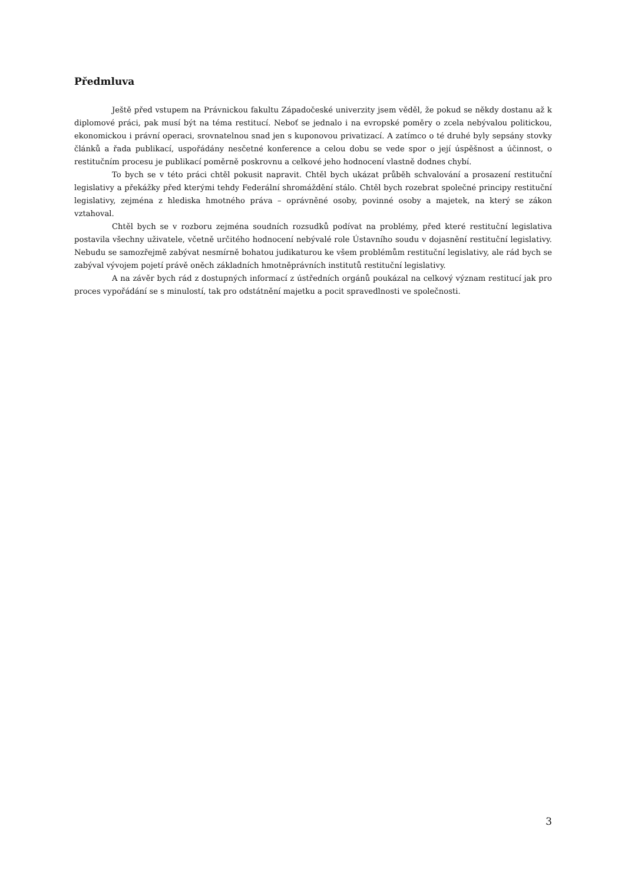Předmluva
Ještě před vstupem na Právnickou fakultu Západočeské univerzity jsem věděl, že pokud se někdy dostanu až k diplomové práci, pak musí být na téma restitucí. Neboť se jednalo i na evropské poměry o zcela nebývalou politickou, ekonomickou i právní operaci, srovnatelnou snad jen s kuponovou privatizací. A zatímco o té druhé byly sepsány stovky článků a řada publikací, uspořádány nesčetné konference a celou dobu se vede spor o její úspěšnost a účinnost, o restitučním procesu je publikací poměrně poskrovnu a celkové jeho hodnocení vlastně dodnes chybí.
To bych se v této práci chtěl pokusit napravit. Chtěl bych ukázat průběh schvalování a prosazení restituční legislativy a překážky před kterými tehdy Federální shromáždění stálo. Chtěl bych rozebrat společné principy restituční legislativy, zejména z hlediska hmotného práva – oprávněné osoby, povinné osoby a majetek, na který se zákon vztahoval.
Chtěl bych se v rozboru zejména soudních rozsudků podívat na problémy, před které restituční legislativa postavila všechny uživatele, včetně určitého hodnocení nebývalé role Ústavního soudu v dojasnění restituční legislativy. Nebudu se samozřejmě zabývat nesmírně bohatou judikaturou ke všem problémům restituční legislativy, ale rád bych se zabýval vývojem pojetí právě oněch základních hmotněprávních institutů restituční legislativy.
A na závěr bych rád z dostupných informací z ústředních orgánů poukázal na celkový význam restitucí jak pro proces vypořádání se s minulostí, tak pro odstátnění majetku a pocit spravedlnosti ve společnosti.
3